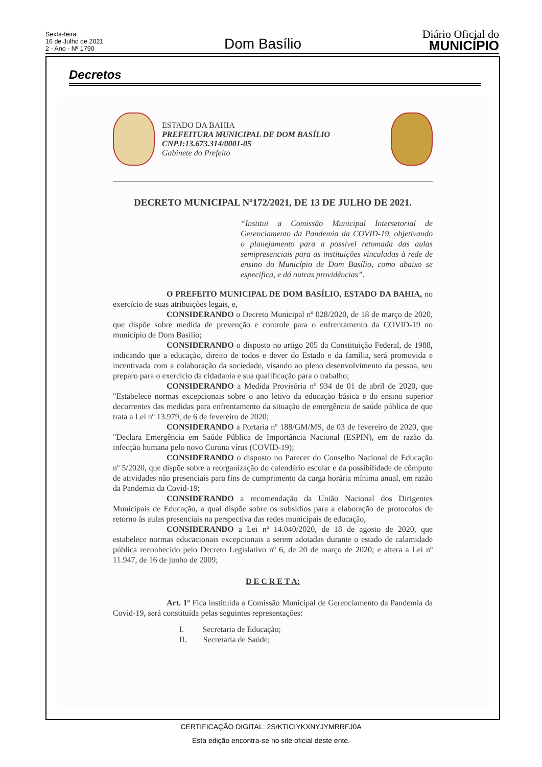Sexta-feira
16 de Julho de 2021
2 - Ano - Nº 1790
Dom Basílio
Diário Oficial do
MUNICÍPIO
Decretos
ESTADO DA BAHIA
PREFEITURA MUNICIPAL DE DOM BASÍLIO
CNPJ:13.673.314/0001-05
Gabinete do Prefeito
DECRETO MUNICIPAL Nº172/2021, DE 13 DE JULHO DE 2021.
“Institui a Comissão Municipal Intersetorial de Gerenciamento da Pandemia da COVID-19, objetivando o planejamento para a possível retomada das aulas semipresenciais para as instituições vinculadas à rede de ensino do Município de Dom Basílio, como abaixo se especifica, e dá outras providências”.
O PREFEITO MUNICIPAL DE DOM BASÍLIO, ESTADO DA BAHIA, no exercício de suas atribuições legais, e,
CONSIDERANDO o Decreto Municipal nº 028/2020, de 18 de março de 2020, que dispõe sobre medida de prevenção e controle para o enfrentamento da COVID-19 no município de Dom Basílio;
CONSIDERANDO o disposto no artigo 205 da Constituição Federal, de 1988, indicando que a educação, direito de todos e dever do Estado e da família, será promovida e incentivada com a colaboração da sociedade, visando ao pleno desenvolvimento da pessoa, seu preparo para o exercício da cidadania e sua qualificação para o trabalho;
CONSIDERANDO a Medida Provisória nº 934 de 01 de abril de 2020, que "Estabelece normas excepcionais sobre o ano letivo da educação básica e do ensino superior decorrentes das medidas para enfrentamento da situação de emergência de saúde pública de que trata a Lei nº 13.979, de 6 de fevereiro de 2020;
CONSIDERANDO a Portaria nº 188/GM/MS, de 03 de fevereiro de 2020, que "Declara Emergência em Saúde Pública de Importância Nacional (ESPIN), em de razão da infecção humana pelo novo Corona vírus (COVID-19);
CONSIDERANDO o disposto no Parecer do Conselho Nacional de Educação nº 5/2020, que dispõe sobre a reorganização do calendário escolar e da possibilidade de cômputo de atividades não presenciais para fins de cumprimento da carga horária mínima anual, em razão da Pandemia da Covid-19;
CONSIDERANDO a recomendação da União Nacional dos Dirigentes Municipais de Educação, a qual dispõe sobre os subsídios para a elaboração de protocolos de retorno às aulas presenciais na perspectiva das redes municipais de educação,
CONSIDERANDO a Lei nº 14.040/2020, de 18 de agosto de 2020, que estabelece normas educacionais excepcionais a serem adotadas durante o estado de calamidade pública reconhecido pelo Decreto Legislativo nº 6, de 20 de março de 2020; e altera a Lei nº 11.947, de 16 de junho de 2009;
D E C R E T A:
Art. 1º Fica instituída a Comissão Municipal de Gerenciamento da Pandemia da Covid-19, será constituída pelas seguintes representações:
I. Secretaria de Educação;
II. Secretaria de Saúde;
CERTIFICAÇÃO DIGITAL: 2S/KTICIYKXNYJYMRRFJ0A
Esta edição encontra-se no site oficial deste ente.